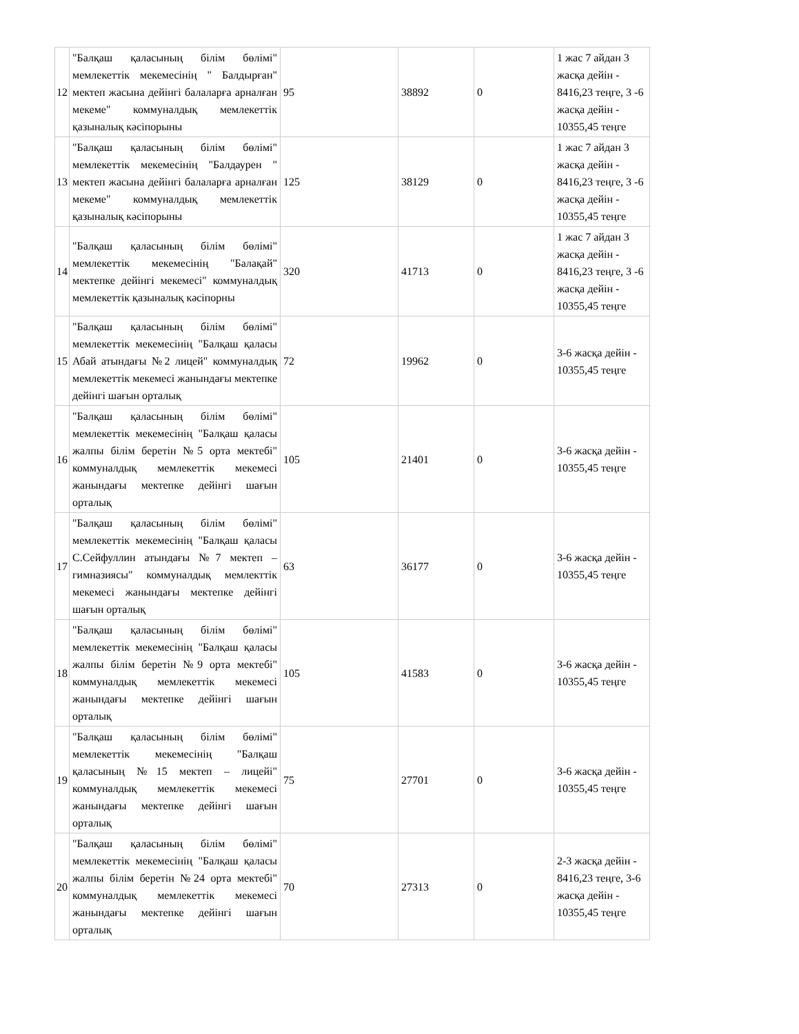| 12 | "Балқаш қаласының білім бөлімі" мемлекеттік мекемесінің " Балдырған" мектеп жасына дейінгі балаларға арналған мекеме" коммуналдық мемлекеттік қазыналық кәсіпорыны | 95 | 38892 | 0 | 1 жас 7 айдан 3 жасқа дейін - 8416,23 теңге, 3 -6 жасқа дейін - 10355,45 теңге |
| 13 | "Балқаш қаласының білім бөлімі" мемлекеттік мекемесінің "Балдаурен " мектеп жасына дейінгі балаларға арналған мекеме" коммуналдық мемлекеттік қазыналық кәсіпорыны | 125 | 38129 | 0 | 1 жас 7 айдан 3 жасқа дейін - 8416,23 теңге, 3 -6 жасқа дейін - 10355,45 теңге |
| 14 | "Балқаш қаласының білім бөлімі" мемлекеттік мекемесінің "Балақай" мектепке дейінгі мекемесі" коммуналдық мемлекеттік қазыналық кәсіпорны | 320 | 41713 | 0 | 1 жас 7 айдан 3 жасқа дейін - 8416,23 теңге, 3 -6 жасқа дейін - 10355,45 теңге |
| 15 | "Балқаш қаласының білім бөлімі" мемлекеттік мекемесінің "Балқаш қаласы Абай атындағы №2 лицей" коммуналдық мемлекеттік мекемесі жанындағы мектепке дейінгі шағын орталық | 72 | 19962 | 0 | 3-6 жасқа дейін - 10355,45 теңге |
| 16 | "Балқаш қаласының білім бөлімі" мемлекеттік мекемесінің "Балқаш қаласы жалпы білім беретін №5 орта мектебі" коммуналдық мемлекеттік мекемесі жанындағы мектепке дейінгі шағын орталық | 105 | 21401 | 0 | 3-6 жасқа дейін - 10355,45 теңге |
| 17 | "Балқаш қаласының білім бөлімі" мемлекеттік мекемесінің "Балқаш қаласы С.Сейфуллин атындағы №7 мектеп – гимназиясы" коммуналдық мемлекттік мекемесі жанындағы мектепке дейінгі шағын орталық | 63 | 36177 | 0 | 3-6 жасқа дейін - 10355,45 теңге |
| 18 | "Балқаш қаласының білім бөлімі" мемлекеттік мекемесінің "Балқаш қаласы жалпы білім беретін №9 орта мектебі" коммуналдық мемлекеттік мекемесі жанындағы мектепке дейінгі шағын орталық | 105 | 41583 | 0 | 3-6 жасқа дейін - 10355,45 теңге |
| 19 | "Балқаш қаласының білім бөлімі" мемлекеттік мекемесінің "Балқаш қаласының №15 мектеп – лицейі" коммуналдық мемлекеттік мекемесі жанындағы мектепке дейінгі шағын орталық | 75 | 27701 | 0 | 3-6 жасқа дейін - 10355,45 теңге |
| 20 | "Балқаш қаласының білім бөлімі" мемлекеттік мекемесінің "Балқаш қаласы жалпы білім беретін №24 орта мектебі" коммуналдық мемлекеттік мекемесі жанындағы мектепке дейінгі шағын орталық | 70 | 27313 | 0 | 2-3 жасқа дейін - 8416,23 теңге, 3-6 жасқа дейін - 10355,45 теңге |